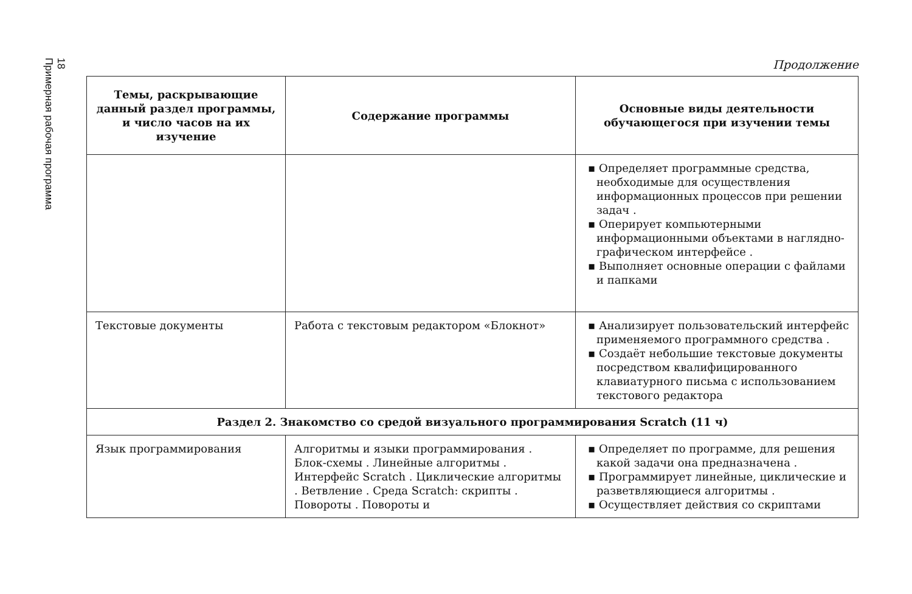18
Примерная рабочая программа
Продолжение
| Темы, раскрывающие данный раздел программы, и число часов на их изучение | Содержание программы | Основные виды деятельности обучающегося при изучении темы |
| --- | --- | --- |
| | | ▪ Определяет программные средства, необходимые для осуществления информационных процессов при решении задач . ▪ Оперирует компьютерными информационными объектами в наглядно-графическом интерфейсе . ▪ Выполняет основные операции с файлами и папками |
| Текстовые документы | Работа с текстовым редактором «Блокнот» | ▪ Анализирует пользовательский интерфейс применяемого программного средства . ▪ Создаёт небольшие текстовые документы посредством квалифицированного клавиатурного письма с использованием текстового редактора |
| Раздел 2. Знакомство со средой визуального программирования Scratch (11 ч) | | |
| Язык программирования | Алгоритмы и языки программирования . Блок-схемы . Линейные алгоритмы . Интерфейс Scratch . Циклические алгоритмы . Ветвление . Среда Scratch: скрипты . Повороты . Повороты и | ▪ Определяет по программе, для решения какой задачи она предназначена . ▪ Программирует линейные, циклические и разветвляющиеся алгоритмы . ▪ Осуществляет действия со скриптами |